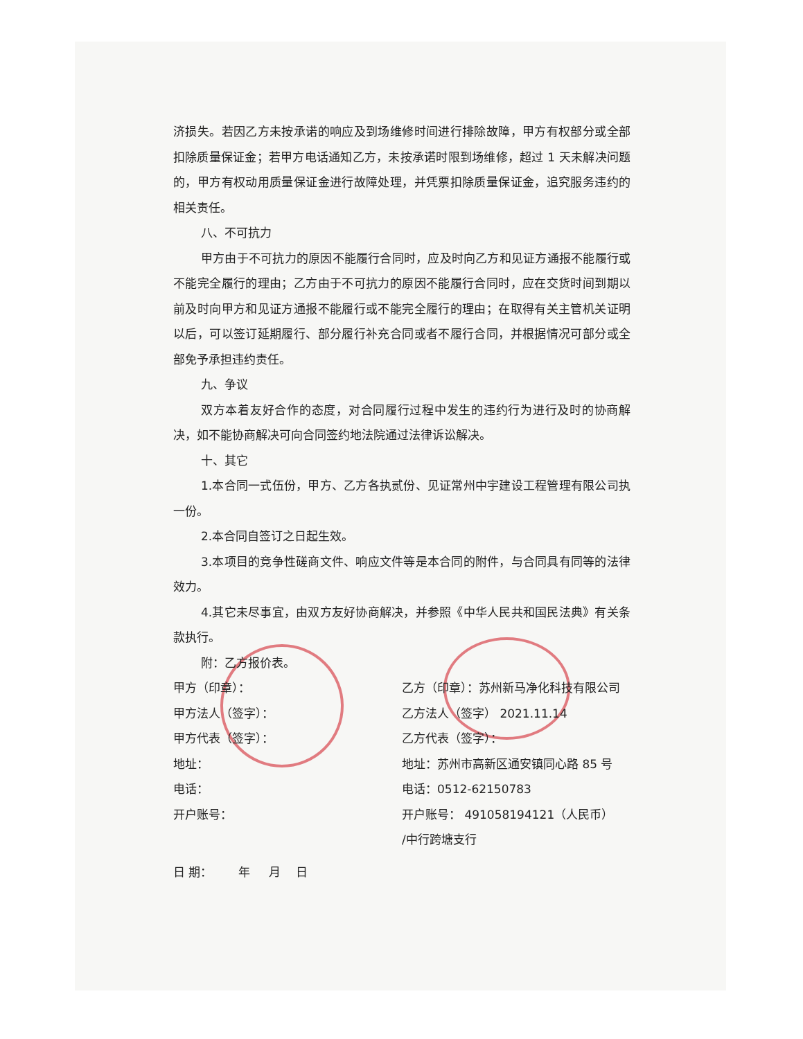济损失。若因乙方未按承诺的响应及到场维修时间进行排除故障，甲方有权部分或全部扣除质量保证金；若甲方电话通知乙方，未按承诺时限到场维修，超过 1 天未解决问题的，甲方有权动用质量保证金进行故障处理，并凭票扣除质量保证金，追究服务违约的相关责任。
八、不可抗力
甲方由于不可抗力的原因不能履行合同时，应及时向乙方和见证方通报不能履行或不能完全履行的理由；乙方由于不可抗力的原因不能履行合同时，应在交货时间到期以前及时向甲方和见证方通报不能履行或不能完全履行的理由；在取得有关主管机关证明以后，可以签订延期履行、部分履行补充合同或者不履行合同，并根据情况可部分或全部免予承担违约责任。
九、争议
双方本着友好合作的态度，对合同履行过程中发生的违约行为进行及时的协商解决，如不能协商解决可向合同签约地法院通过法律诉讼解决。
十、其它
1.本合同一式伍份，甲方、乙方各执贰份、见证常州中宇建设工程管理有限公司执一份。
2.本合同自签订之日起生效。
3.本项目的竞争性磋商文件、响应文件等是本合同的附件，与合同具有同等的法律效力。
4.其它未尽事宜，由双方友好协商解决，并参照《中华人民共和国民法典》有关条款执行。
附：乙方报价表。
甲方（印章）： 乙方（印章）：苏州新马净化科技有限公司
甲方法人（签字）： 乙方法人（签字） 2021.11.14
甲方代表（签字）： 乙方代表（签字）：
地址： 地址：苏州市高新区通安镇同心路 85 号
电话： 电话：0512-62150783
开户账号： 开户账号： 491058194121（人民币）
/中行跨塘支行
日 期： 年 月 日